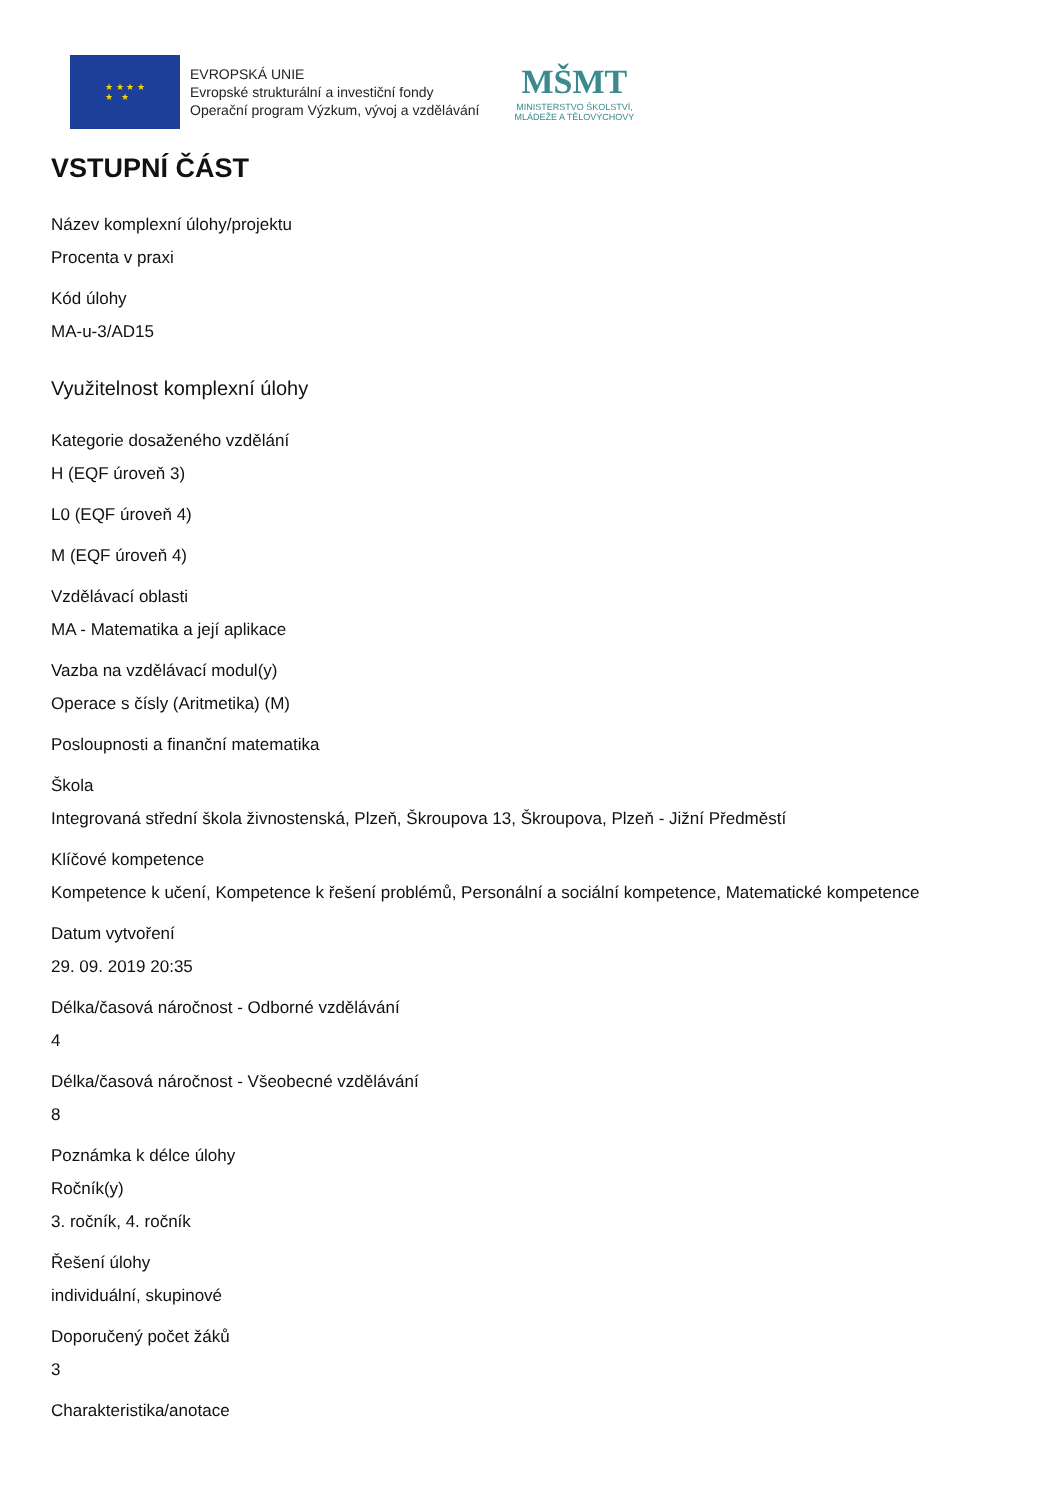★ ★ ★ ★
★ ★
EVROPSKÁ UNIE
Evropské strukturální a investiční fondy
Operační program Výzkum, vývoj a vzdělávání
MŠMT
MINISTERSTVO ŠKOLSTVÍ,
MLÁDEŽE A TĚLOVÝCHOVY
VSTUPNÍ ČÁST
Název komplexní úlohy/projektu
Procenta v praxi
Kód úlohy
MA-u-3/AD15
Využitelnost komplexní úlohy
Kategorie dosaženého vzdělání
H (EQF úroveň 3)
L0 (EQF úroveň 4)
M (EQF úroveň 4)
Vzdělávací oblasti
MA - Matematika a její aplikace
Vazba na vzdělávací modul(y)
Operace s čísly (Aritmetika) (M)
Posloupnosti a finanční matematika
Škola
Integrovaná střední škola živnostenská, Plzeň, Škroupova 13, Škroupova, Plzeň - Jižní Předměstí
Klíčové kompetence
Kompetence k učení, Kompetence k řešení problémů, Personální a sociální kompetence, Matematické kompetence
Datum vytvoření
29. 09. 2019 20:35
Délka/časová náročnost - Odborné vzdělávání
4
Délka/časová náročnost - Všeobecné vzdělávání
8
Poznámka k délce úlohy
Ročník(y)
3. ročník, 4. ročník
Řešení úlohy
individuální, skupinové
Doporučený počet žáků
3
Charakteristika/anotace